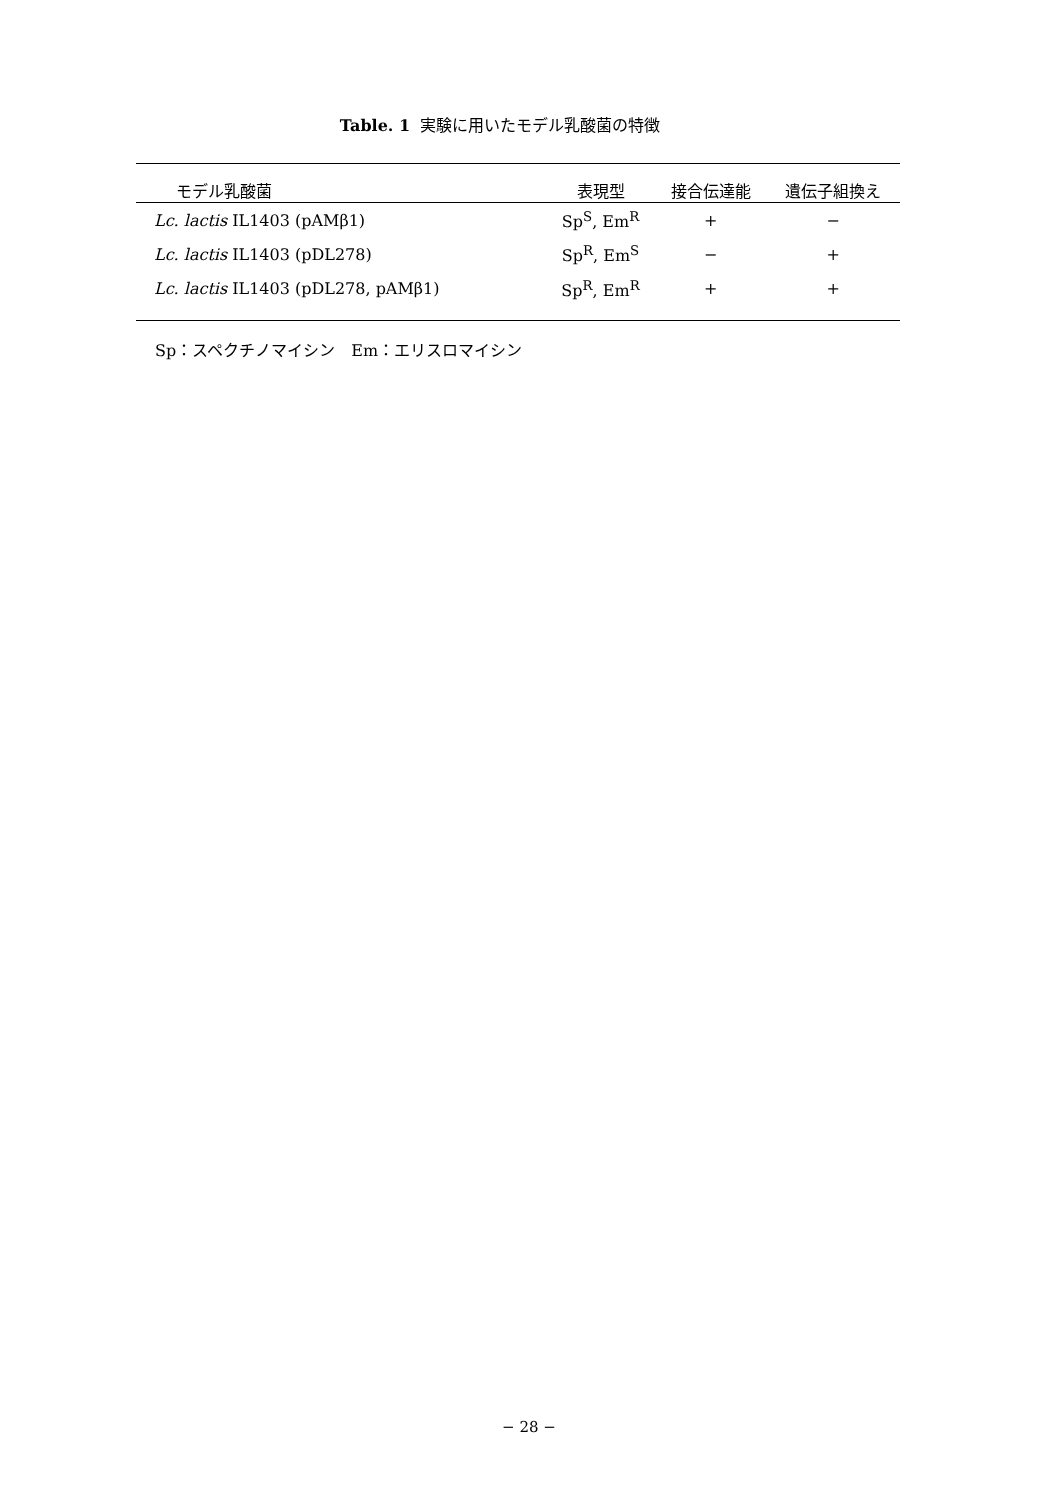Table. 1 実験に用いたモデル乳酸菌の特徴
| モデル乳酸菌 | 表現型 | 接合伝達能 | 遺伝子組換え |
| --- | --- | --- | --- |
| Lc. lactis IL1403 (pAMβ1) | Sp<sup>S</sup>, Em<sup>R</sup> | + | − |
| Lc. lactis IL1403 (pDL278) | Sp<sup>R</sup>, Em<sup>S</sup> | − | + |
| Lc. lactis IL1403 (pDL278, pAMβ1) | Sp<sup>R</sup>, Em<sup>R</sup> | + | + |
Sp：スペクチノマイシン　Em：エリスロマイシン
− 28 −